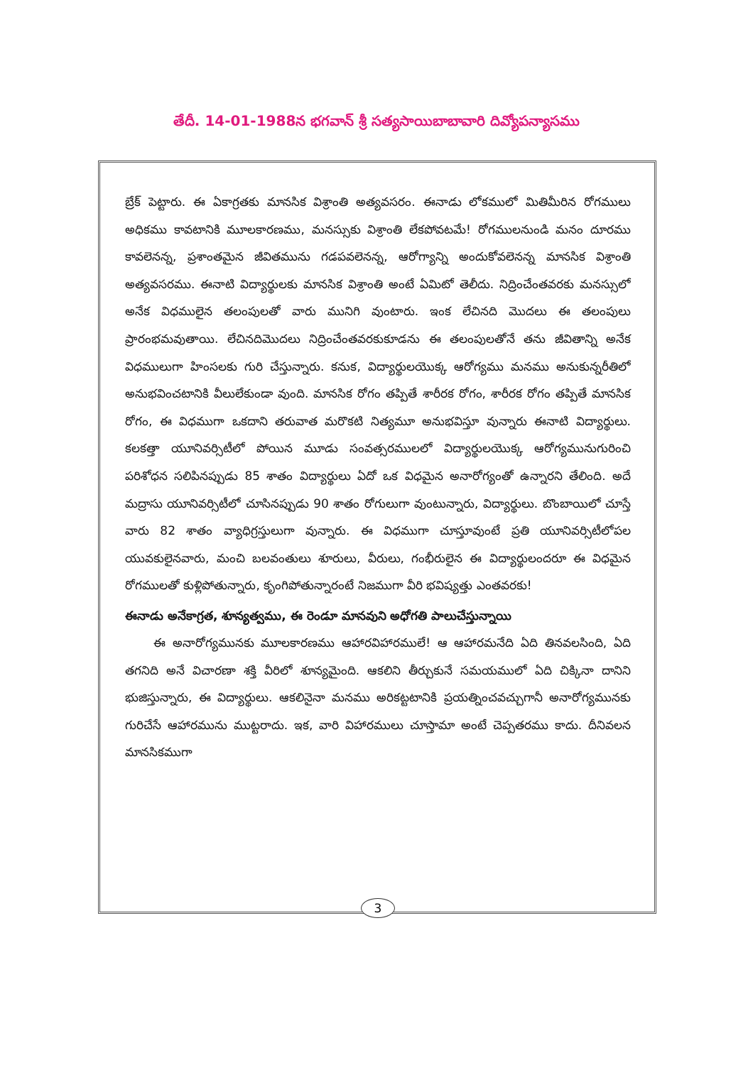తేదీ. 14-01-1988న భగవాన్ శ్రీ సత్యసాయిబాబావారి దివ్యోపన్యాసము
బ్రేక్ పెట్టారు. ఈ ఏకాగ్రతకు మానసిక విశ్రాంతి అత్యవసరం. ఈనాడు లోకములో మితిమీరిన రోగములు అధికము కావటానికి మూలకారణము, మనస్సుకు విశ్రాంతి లేకపోవటమే! రోగములనుండి మనం దూరము కావలెనన్న, ప్రశాంతమైన జీవితమును గడపవలెనన్న, ఆరోగ్యాన్ని అందుకోవలెనన్న మానసిక విశ్రాంతి అత్యవసరము. ఈనాటి విద్యార్థులకు మానసిక విశ్రాంతి అంటే ఏమిటో తెలీదు. నిద్రించేంతవరకు మనస్సులో అనేక విధములైన తలంపులతో వారు మునిగి వుంటారు. ఇంక లేచినది మొదలు ఈ తలంపులు ప్రారంభమవుతాయి. లేచినదిమొదలు నిద్రించేంతవరకుకూడను ఈ తలంపులతోనే తను జీవితాన్ని అనేక విధములుగా హింసలకు గురి చేస్తున్నారు. కనుక, విద్యార్థులయొక్క ఆరోగ్యము మనము అనుకున్నరీతిలో అనుభవించటానికి వీలులేకుండా వుంది. మానసిక రోగం తప్పితే శారీరక రోగం, శారీరక రోగం తప్పితే మానసిక రోగం, ఈ విధముగా ఒకదాని తరువాత మరొకటి నిత్యమూ అనుభవిస్తూ వున్నారు ఈనాటి విద్యార్థులు. కలకత్తా యూనివర్సిటీలో పోయిన మూడు సంవత్సరములలో విద్యార్థులయొక్క ఆరోగ్యమునుగురించి పరిశోధన సలిపినప్పుడు 85 శాతం విద్యార్థులు ఏదో ఒక విధమైన అనారోగ్యంతో ఉన్నారని తేలింది. అదే మద్రాసు యూనివర్సిటీలో చూసినప్పుడు 90 శాతం రోగులుగా వుంటున్నారు, విద్యార్థులు. బొంబాయిలో చూస్తే వారు 82 శాతం వ్యాధిగ్రస్తులుగా వున్నారు. ఈ విధముగా చూస్తూవుంటే ప్రతి యూనివర్సిటీలోపల యువకులైనవారు, మంచి బలవంతులు శూరులు, వీరులు, గంభీరులైన ఈ విద్యార్థులందరూ ఈ విధమైన రోగములతో కుళ్లిపోతున్నారు, కృంగిపోతున్నారంటే నిజముగా వీరి భవిష్యత్తు ఎంతవరకు!
ఈనాడు అనేకాగ్రత, శూన్యత్వము, ఈ రెండూ మానవుని అధోగతి పాలుచేస్తున్నాయి
ఈ అనారోగ్యమునకు మూలకారణము ఆహారవిహారములే! ఆ ఆహారమనేది ఏది తినవలసింది, ఏది తగనిది అనే విచారణా శక్తి వీరిలో శూన్యమైంది. ఆకలిని తీర్చుకునే సమయములో ఏది చిక్కినా దానిని భుజిస్తున్నారు, ఈ విద్యార్థులు. ఆకలినైనా మనము అరికట్టటానికి ప్రయత్నించవచ్చుగానీ అనారోగ్యమునకు గురిచేసే ఆహారమును ముట్టరాదు. ఇక, వారి విహారములు చూస్తామా అంటే చెప్పతరము కాదు. దీనివలన మానసికముగా
3